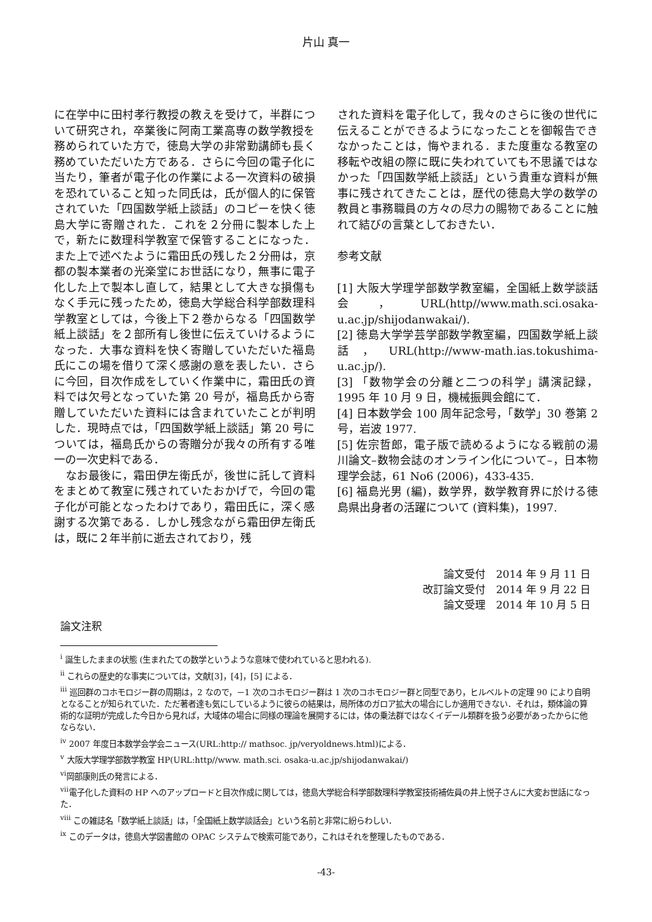片山 真一
に在学中に田村孝行教授の教えを受けて，半群について研究され，卒業後に阿南工業高専の数学教授を務められていた方で，徳島大学の非常勤講師も長く務めていただいた方である．さらに今回の電子化に当たり，筆者が電子化の作業による一次資料の破損を恐れていること知った同氏は，氏が個人的に保管されていた「四国数学紙上談話」のコピーを快く徳島大学に寄贈された．これを２分冊に製本した上で，新たに数理科学教室で保管することになった．また上で述べたように霜田氏の残した２分冊は，京都の製本業者の光楽堂にお世話になり，無事に電子化した上で製本し直して，結果として大きな損傷もなく手元に残ったため，徳島大学総合科学部数理科学教室としては，今後上下２巻からなる「四国数学紙上談話」を２部所有し後世に伝えていけるようになった．大事な資料を快く寄贈していただいた福島氏にこの場を借りて深く感謝の意を表したい．さらに今回，目次作成をしていく作業中に，霜田氏の資料では欠号となっていた第 20 号が，福島氏から寄贈していただいた資料には含まれていたことが判明した．現時点では，「四国数学紙上談話」第 20 号については，福島氏からの寄贈分が我々の所有する唯一の一次史料である．
　なお最後に，霜田伊左衛氏が，後世に託して資料をまとめて教室に残されていたおかげで，今回の電子化が可能となったわけであり，霜田氏に，深く感謝する次第である．しかし残念ながら霜田伊左衛氏は，既に２年半前に逝去されており，残
された資料を電子化して，我々のさらに後の世代に伝えることができるようになったことを御報告できなかったことは，悔やまれる．また度重なる教室の移転や改組の際に既に失われていても不思議ではなかった「四国数学紙上談話」という貴重な資料が無事に残されてきたことは，歴代の徳島大学の数学の教員と事務職員の方々の尽力の賜物であることに触れて結びの言葉としておきたい．
参考文献
[1] 大阪大学理学部数学教室編，全国紙上数学談話会，URL(http//www.math.sci.osaka-u.ac.jp/shijodanwakai/).
[2] 徳島大学学芸学部数学教室編，四国数学紙上談話，URL(http://www-math.ias.tokushima-u.ac.jp/).
[3] 「数物学会の分離と二つの科学」講演記録，1995 年 10 月 9 日，機械振興会館にて．
[4] 日本数学会 100 周年記念号，「数学」30 巻第 2 号，岩波 1977.
[5] 佐宗哲郎，電子版で読めるようになる戦前の湯川論文–数物会誌のオンライン化について–，日本物理学会誌，61 No6 (2006)，433-435.
[6] 福島光男 (編)，数学界，数学教育界に於ける徳島県出身者の活躍について (資料集)，1997.
論文受付　2014 年 9 月 11 日
改訂論文受付　2014 年 9 月 22 日
論文受理　2014 年 10 月 5 日
論文注釈
<sup>i</sup> 誕生したままの状態 (生まれたての数学というような意味で使われていると思われる).
<sup>ii</sup> これらの歴史的な事実については，文献[3]，[4]，[5] による．
<sup>iii</sup> 巡回群のコホモロジー群の周期は，2 なので，－1 次のコホモロジー群は 1 次のコホモロジー群と同型であり，ヒルベルトの定理 90 により自明となることが知られていた．ただ著者達も気にしているように彼らの結果は，局所体のガロア拡大の場合にしか適用できない．それは，類体論の算術的な証明が完成した今日から見れば，大域体の場合に同様の理論を展開するには，体の乗法群ではなくイデール類群を扱う必要があったからに他ならない．
<sup>iv</sup> 2007 年度日本数学会学会ニュース(URL:http:// mathsoc. jp/veryoldnews.html)による．
<sup>v</sup> 大阪大学理学部数学教室 HP(URL:http//www. math.sci. osaka-u.ac.jp/shijodanwakai/)
<sup>vi</sup>岡部康則氏の発言による．
<sup>vii</sup>電子化した資料の HP へのアップロードと目次作成に関しては，徳島大学総合科学部数理科学教室技術補佐員の井上悦子さんに大変お世話になった．
<sup>viii</sup> この雑誌名「数学紙上談話」は，「全国紙上数学談話会」という名前と非常に紛らわしい．
<sup>ix</sup> このデータは，徳島大学図書館の OPAC システムで検索可能であり，これはそれを整理したものである．
-43-